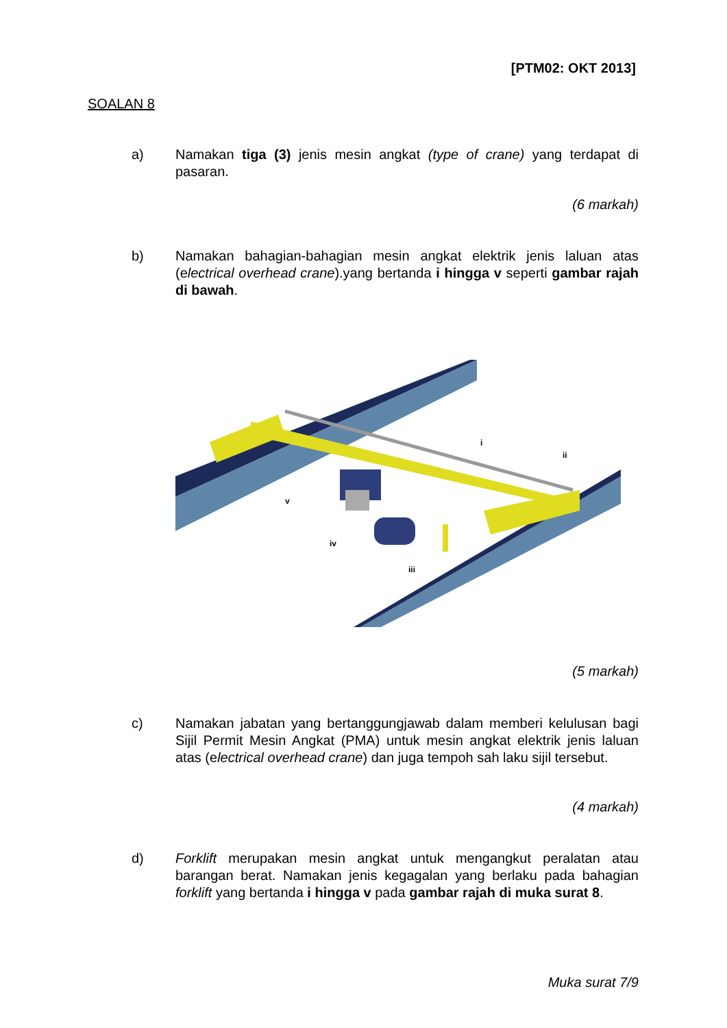[PTM02: OKT 2013]
SOALAN 8
a) Namakan tiga (3) jenis mesin angkat (type of crane) yang terdapat di pasaran.
(6 markah)
b) Namakan bahagian-bahagian mesin angkat elektrik jenis laluan atas (electrical overhead crane).yang bertanda i hingga v seperti gambar rajah di bawah.
i
ii
iii
iv
v
(5 markah)
c) Namakan jabatan yang bertanggungjawab dalam memberi kelulusan bagi Sijil Permit Mesin Angkat (PMA) untuk mesin angkat elektrik jenis laluan atas (electrical overhead crane) dan juga tempoh sah laku sijil tersebut.
(4 markah)
d) Forklift merupakan mesin angkat untuk mengangkut peralatan atau barangan berat. Namakan jenis kegagalan yang berlaku pada bahagian forklift yang bertanda i hingga v pada gambar rajah di muka surat 8.
Muka surat 7/9